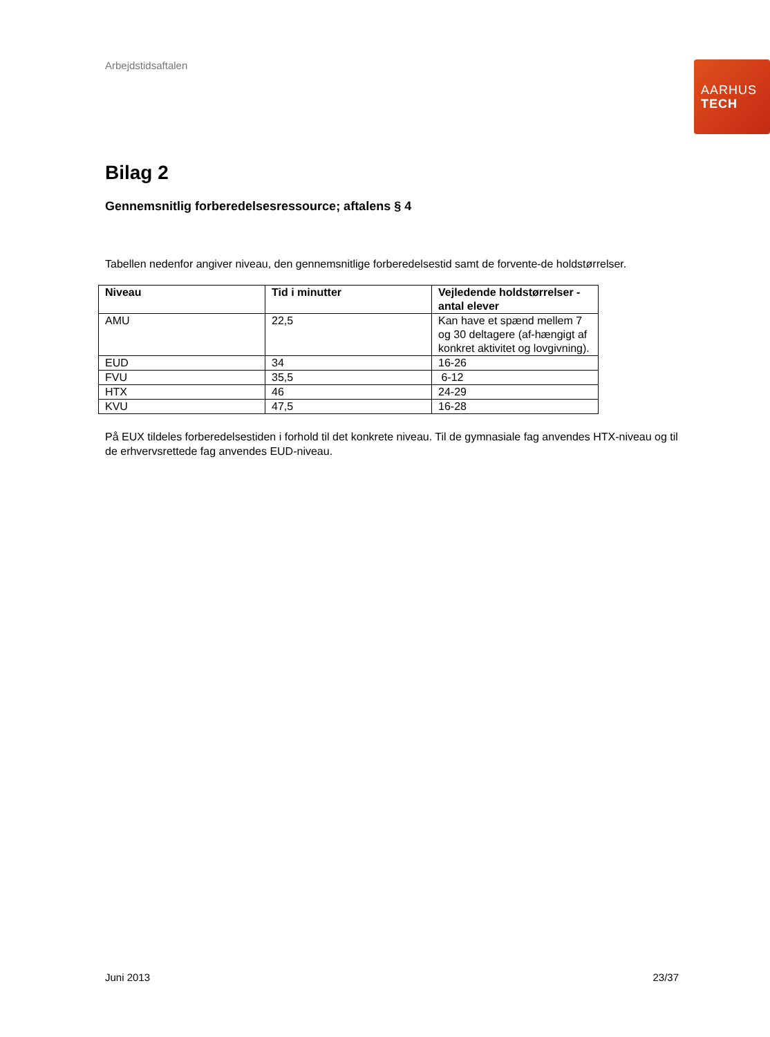Arbejdstidsaftalen
AARHUS
TECH
Bilag 2
Gennemsnitlig forberedelsesressource; aftalens § 4
Tabellen nedenfor angiver niveau, den gennemsnitlige forberedelsestid samt de forvente-de holdstørrelser.
| Niveau | Tid i minutter | Vejledende holdstørrelser - antal elever |
| --- | --- | --- |
| AMU | 22,5 | Kan have et spænd mellem 7 og 30 deltagere (af-hængigt af konkret aktivitet og lovgivning). |
| EUD | 34 | 16-26 |
| FVU | 35,5 | 6-12 |
| HTX | 46 | 24-29 |
| KVU | 47,5 | 16-28 |
På EUX tildeles forberedelsestiden i forhold til det konkrete niveau. Til de gymnasiale fag anvendes HTX-niveau og til de erhvervsrettede fag anvendes EUD-niveau.
Juni 2013 23/37